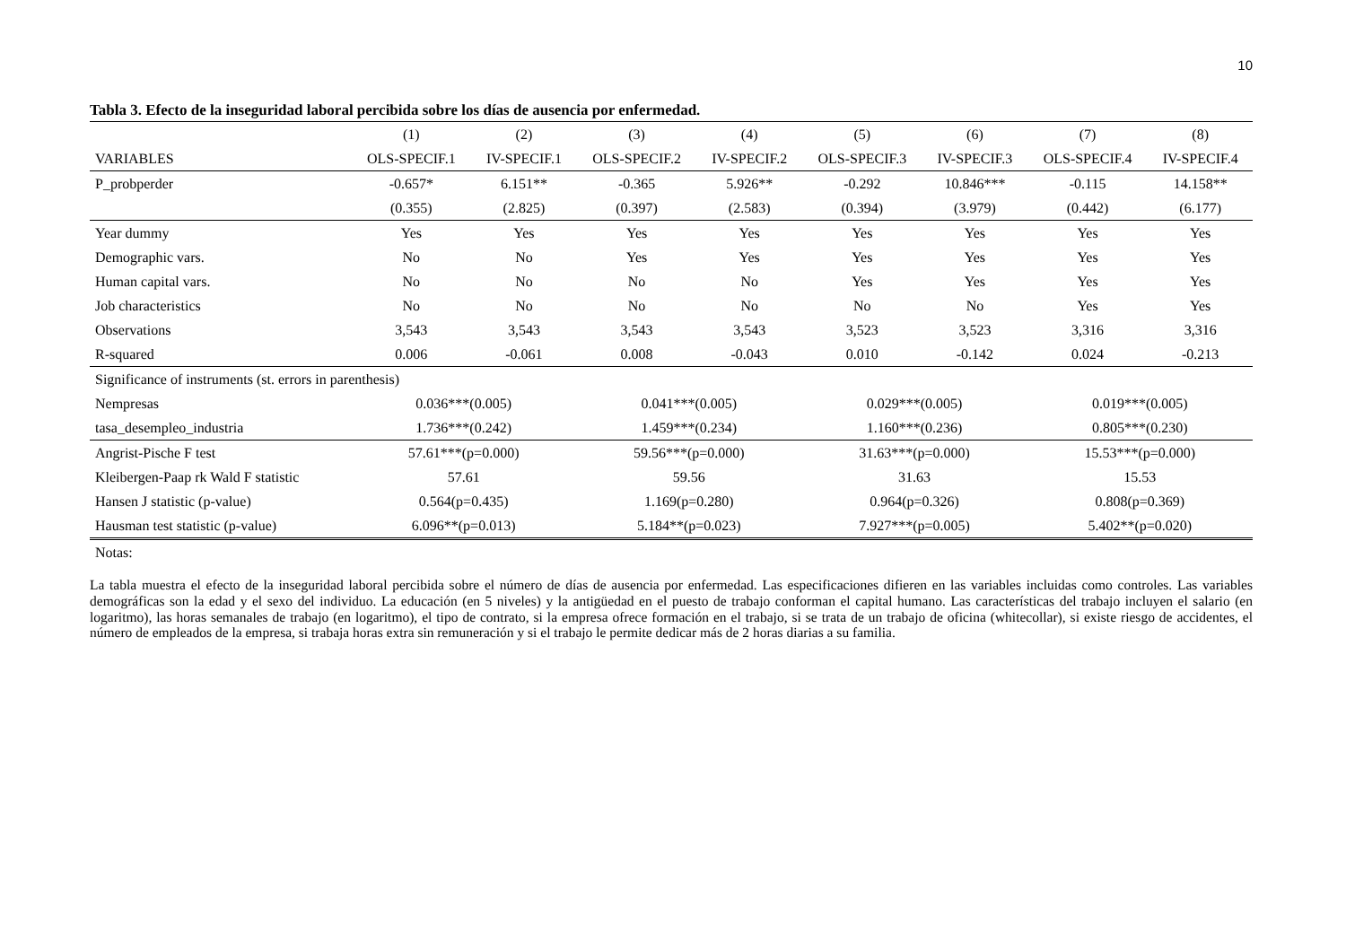10
Tabla 3. Efecto de la inseguridad laboral percibida sobre los días de ausencia por enfermedad.
| | (1) | (2) | (3) | (4) | (5) | (6) | (7) | (8) |
| --- | --- | --- | --- | --- | --- | --- | --- | --- |
| VARIABLES | OLS-SPECIF.1 | IV-SPECIF.1 | OLS-SPECIF.2 | IV-SPECIF.2 | OLS-SPECIF.3 | IV-SPECIF.3 | OLS-SPECIF.4 | IV-SPECIF.4 |
| P_probperder | -0.657* | 6.151** | -0.365 | 5.926** | -0.292 | 10.846*** | -0.115 | 14.158** |
| | (0.355) | (2.825) | (0.397) | (2.583) | (0.394) | (3.979) | (0.442) | (6.177) |
| Year dummy | Yes | Yes | Yes | Yes | Yes | Yes | Yes | Yes |
| Demographic vars. | No | No | Yes | Yes | Yes | Yes | Yes | Yes |
| Human capital vars. | No | No | No | No | Yes | Yes | Yes | Yes |
| Job characteristics | No | No | No | No | No | No | Yes | Yes |
| Observations | 3,543 | 3,543 | 3,543 | 3,543 | 3,523 | 3,523 | 3,316 | 3,316 |
| R-squared | 0.006 | -0.061 | 0.008 | -0.043 | 0.010 | -0.142 | 0.024 | -0.213 |
| Significance of instruments (st. errors in parenthesis) | | | | | | | | |
| Nempresas | 0.036***(0.005) | | 0.041***(0.005) | | 0.029***(0.005) | | 0.019***(0.005) | |
| tasa_desempleo_industria | 1.736***(0.242) | | 1.459***(0.234) | | 1.160***(0.236) | | 0.805***(0.230) | |
| Angrist-Pische F test | 57.61***(p=0.000) | | 59.56***(p=0.000) | | 31.63***(p=0.000) | | 15.53***(p=0.000) | |
| Kleibergen-Paap rk Wald F statistic | 57.61 | | 59.56 | | 31.63 | | 15.53 | |
| Hansen J statistic (p-value) | 0.564(p=0.435) | | 1.169(p=0.280) | | 0.964(p=0.326) | | 0.808(p=0.369) | |
| Hausman test statistic (p-value) | 6.096**(p=0.013) | | 5.184**(p=0.023) | | 7.927***(p=0.005) | | 5.402**(p=0.020) | |
| Notas: | | | | | | | | |
La tabla muestra el efecto de la inseguridad laboral percibida sobre el número de días de ausencia por enfermedad. Las especificaciones difieren en las variables incluidas como controles. Las variables demográficas son la edad y el sexo del individuo. La educación (en 5 niveles) y la antigüedad en el puesto de trabajo conforman el capital humano. Las características del trabajo incluyen el salario (en logaritmo), las horas semanales de trabajo (en logaritmo), el tipo de contrato, si la empresa ofrece formación en el trabajo, si se trata de un trabajo de oficina (whitecollar), si existe riesgo de accidentes, el número de empleados de la empresa, si trabaja horas extra sin remuneración y si el trabajo le permite dedicar más de 2 horas diarias a su familia.